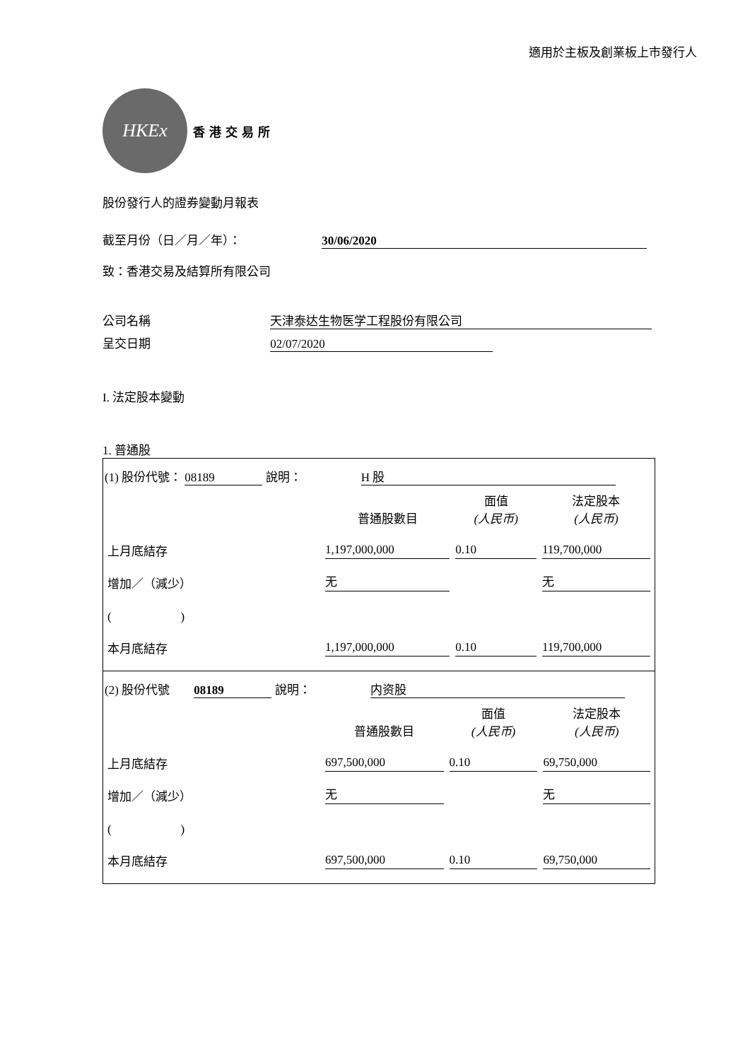適用於主板及創業板上市發行人
HKEx
香港交易所
股份發行人的證券變動月報表
截至月份（日／月／年）： 30/06/2020
致：香港交易及結算所有限公司
公司名稱 天津泰达生物医学工程股份有限公司
呈交日期 02/07/2020
I. 法定股本變動
1. 普通股
(1) 股份代號： 08189 說明： H 股
| | 普通股數目 | 面值 (人民币) | 法定股本 (人民币) |
| 上月底結存 | 1,197,000,000 | 0.10 | 119,700,000 |
| 增加／（減少） | 无 | | 无 |
| ( ) | | | |
| 本月底結存 | 1,197,000,000 | 0.10 | 119,700,000 |
(2) 股份代號 08189 說明： 内资股
| | 普通股數目 | 面值 (人民币) | 法定股本 (人民币) |
| 上月底結存 | 697,500,000 | 0.10 | 69,750,000 |
| 增加／（減少） | 无 | | 无 |
| ( ) | | | |
| 本月底結存 | 697,500,000 | 0.10 | 69,750,000 |